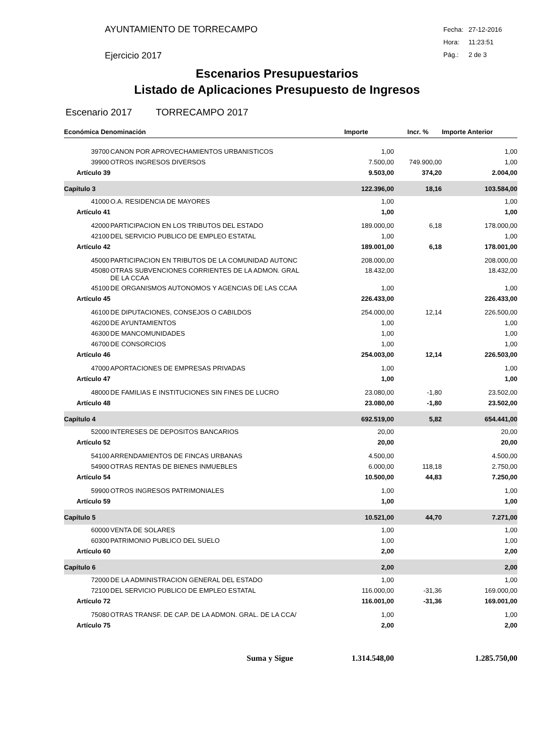AYUNTAMIENTO DE TORRECAMPO
Ejercicio 2017
Fecha: 27-12-2016
Hora: 11:23:51
Pág.: 2 de 3
Escenarios Presupuestarios
Listado de Aplicaciones Presupuesto de Ingresos
Escenario 2017 TORRECAMPO 2017
| Económica Denominación | | Importe | Incr. % | Importe Anterior |
| --- | --- | --- | --- | --- |
| 39700 | CANON POR APROVECHAMIENTOS URBANISTICOS | 1,00 | | 1,00 |
| 39900 | OTROS INGRESOS DIVERSOS | 7.500,00 | 749.900,00 | 1,00 |
| Artículo 39 | | 9.503,00 | 374,20 | 2.004,00 |
| Capítulo 3 | | 122.396,00 | 18,16 | 103.584,00 |
| 41000 | O.A. RESIDENCIA DE MAYORES | 1,00 | | 1,00 |
| Artículo 41 | | 1,00 | | 1,00 |
| 42000 | PARTICIPACION EN LOS TRIBUTOS DEL ESTADO | 189.000,00 | 6,18 | 178.000,00 |
| 42100 | DEL SERVICIO PUBLICO DE EMPLEO ESTATAL | 1,00 | | 1,00 |
| Artículo 42 | | 189.001,00 | 6,18 | 178.001,00 |
| 45000 | PARTICIPACION EN TRIBUTOS DE LA COMUNIDAD AUTONC | 208.000,00 | | 208.000,00 |
| 45080 | OTRAS SUBVENCIONES CORRIENTES DE LA ADMON. GRAL DE LA CCAA | 18.432,00 | | 18.432,00 |
| 45100 | DE ORGANISMOS AUTONOMOS Y AGENCIAS DE LAS CCAA | 1,00 | | 1,00 |
| Artículo 45 | | 226.433,00 | | 226.433,00 |
| 46100 | DE DIPUTACIONES, CONSEJOS O CABILDOS | 254.000,00 | 12,14 | 226.500,00 |
| 46200 | DE AYUNTAMIENTOS | 1,00 | | 1,00 |
| 46300 | DE MANCOMUNIDADES | 1,00 | | 1,00 |
| 46700 | DE CONSORCIOS | 1,00 | | 1,00 |
| Artículo 46 | | 254.003,00 | 12,14 | 226.503,00 |
| 47000 | APORTACIONES DE EMPRESAS PRIVADAS | 1,00 | | 1,00 |
| Artículo 47 | | 1,00 | | 1,00 |
| 48000 | DE FAMILIAS E INSTITUCIONES SIN FINES DE LUCRO | 23.080,00 | -1,80 | 23.502,00 |
| Artículo 48 | | 23.080,00 | -1,80 | 23.502,00 |
| Capítulo 4 | | 692.519,00 | 5,82 | 654.441,00 |
| 52000 | INTERESES DE DEPOSITOS BANCARIOS | 20,00 | | 20,00 |
| Artículo 52 | | 20,00 | | 20,00 |
| 54100 | ARRENDAMIENTOS DE FINCAS URBANAS | 4.500,00 | | 4.500,00 |
| 54900 | OTRAS RENTAS DE BIENES INMUEBLES | 6.000,00 | 118,18 | 2.750,00 |
| Artículo 54 | | 10.500,00 | 44,83 | 7.250,00 |
| 59900 | OTROS INGRESOS PATRIMONIALES | 1,00 | | 1,00 |
| Artículo 59 | | 1,00 | | 1,00 |
| Capítulo 5 | | 10.521,00 | 44,70 | 7.271,00 |
| 60000 | VENTA DE SOLARES | 1,00 | | 1,00 |
| 60300 | PATRIMONIO PUBLICO DEL SUELO | 1,00 | | 1,00 |
| Artículo 60 | | 2,00 | | 2,00 |
| Capítulo 6 | | 2,00 | | 2,00 |
| 72000 | DE LA ADMINISTRACION GENERAL DEL ESTADO | 1,00 | | 1,00 |
| 72100 | DEL SERVICIO PUBLICO DE EMPLEO ESTATAL | 116.000,00 | -31,36 | 169.000,00 |
| Artículo 72 | | 116.001,00 | -31,36 | 169.001,00 |
| 75080 | OTRAS TRANSF. DE CAP. DE LA ADMON. GRAL. DE LA CCA/ | 1,00 | | 1,00 |
| Artículo 75 | | 2,00 | | 2,00 |
| Suma y Sigue | | 1.314.548,00 | | 1.285.750,00 |